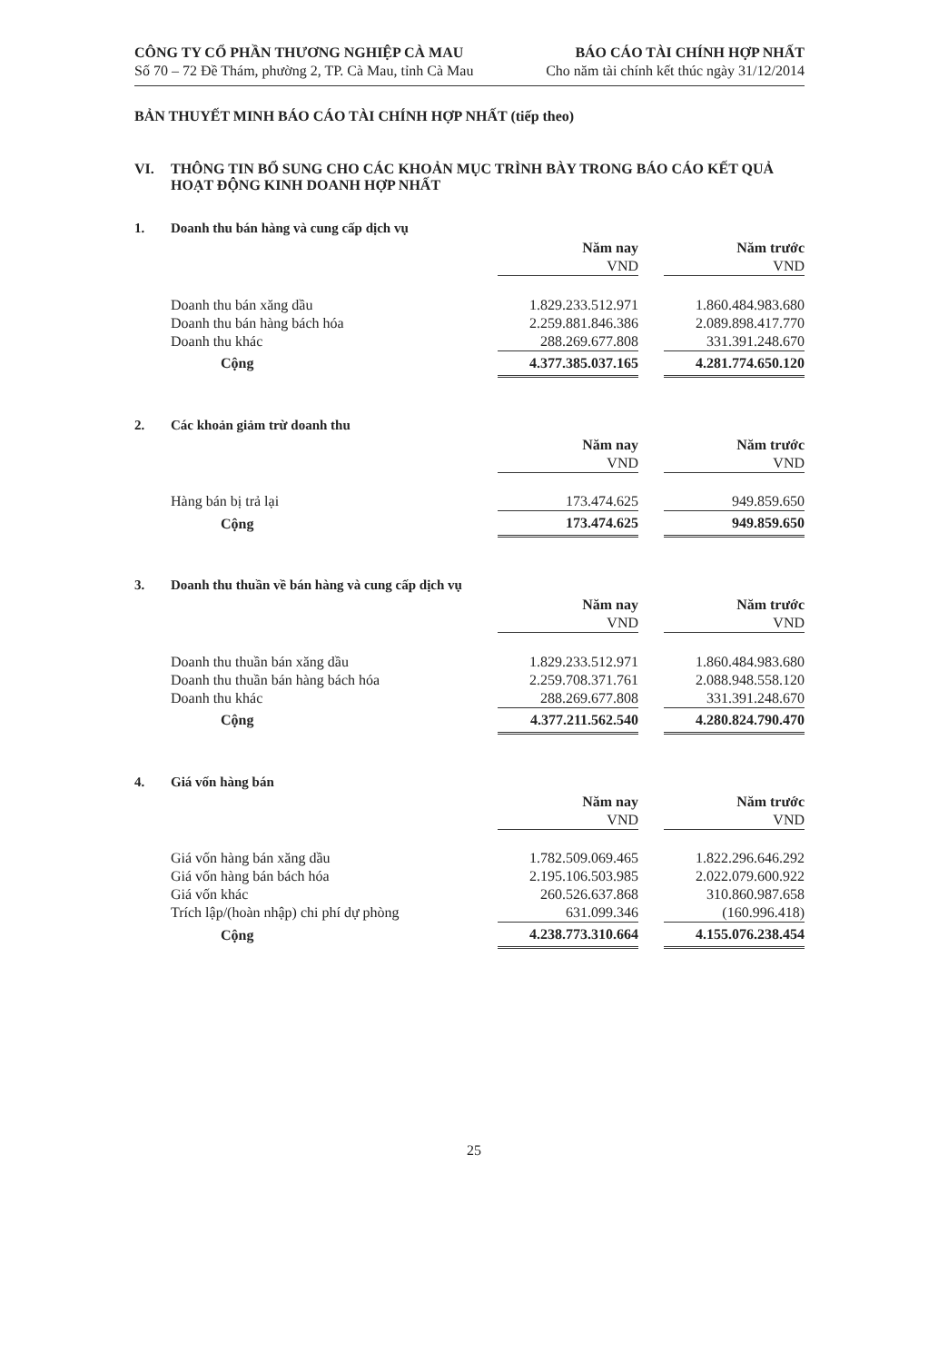CÔNG TY CỔ PHẦN THƯƠNG NGHIỆP CÀ MAU
Số 70 – 72 Đề Thám, phường 2, TP. Cà Mau, tỉnh Cà Mau
BÁO CÁO TÀI CHÍNH HỢP NHẤT
Cho năm tài chính kết thúc ngày 31/12/2014
BẢN THUYẾT MINH BÁO CÁO TÀI CHÍNH HỢP NHẤT (tiếp theo)
VI. THÔNG TIN BỔ SUNG CHO CÁC KHOẢN MỤC TRÌNH BÀY TRONG BÁO CÁO KẾT QUẢ HOẠT ĐỘNG KINH DOANH HỢP NHẤT
1. Doanh thu bán hàng và cung cấp dịch vụ
| | Năm nay | | Năm trước |
| | VND | | VND |
| Doanh thu bán xăng dầu | 1.829.233.512.971 | | 1.860.484.983.680 |
| Doanh thu bán hàng bách hóa | 2.259.881.846.386 | | 2.089.898.417.770 |
| Doanh thu khác | 288.269.677.808 | | 331.391.248.670 |
| Cộng | 4.377.385.037.165 | | 4.281.774.650.120 |
2. Các khoản giảm trừ doanh thu
| | Năm nay | | Năm trước |
| | VND | | VND |
| Hàng bán bị trả lại | 173.474.625 | | 949.859.650 |
| Cộng | 173.474.625 | | 949.859.650 |
3. Doanh thu thuần về bán hàng và cung cấp dịch vụ
| | Năm nay | | Năm trước |
| | VND | | VND |
| Doanh thu thuần bán xăng dầu | 1.829.233.512.971 | | 1.860.484.983.680 |
| Doanh thu thuần bán hàng bách hóa | 2.259.708.371.761 | | 2.088.948.558.120 |
| Doanh thu khác | 288.269.677.808 | | 331.391.248.670 |
| Cộng | 4.377.211.562.540 | | 4.280.824.790.470 |
4. Giá vốn hàng bán
| | Năm nay | | Năm trước |
| | VND | | VND |
| Giá vốn hàng bán xăng dầu | 1.782.509.069.465 | | 1.822.296.646.292 |
| Giá vốn hàng bán bách hóa | 2.195.106.503.985 | | 2.022.079.600.922 |
| Giá vốn khác | 260.526.637.868 | | 310.860.987.658 |
| Trích lập/(hoàn nhập) chi phí dự phòng | 631.099.346 | | (160.996.418) |
| Cộng | 4.238.773.310.664 | | 4.155.076.238.454 |
25